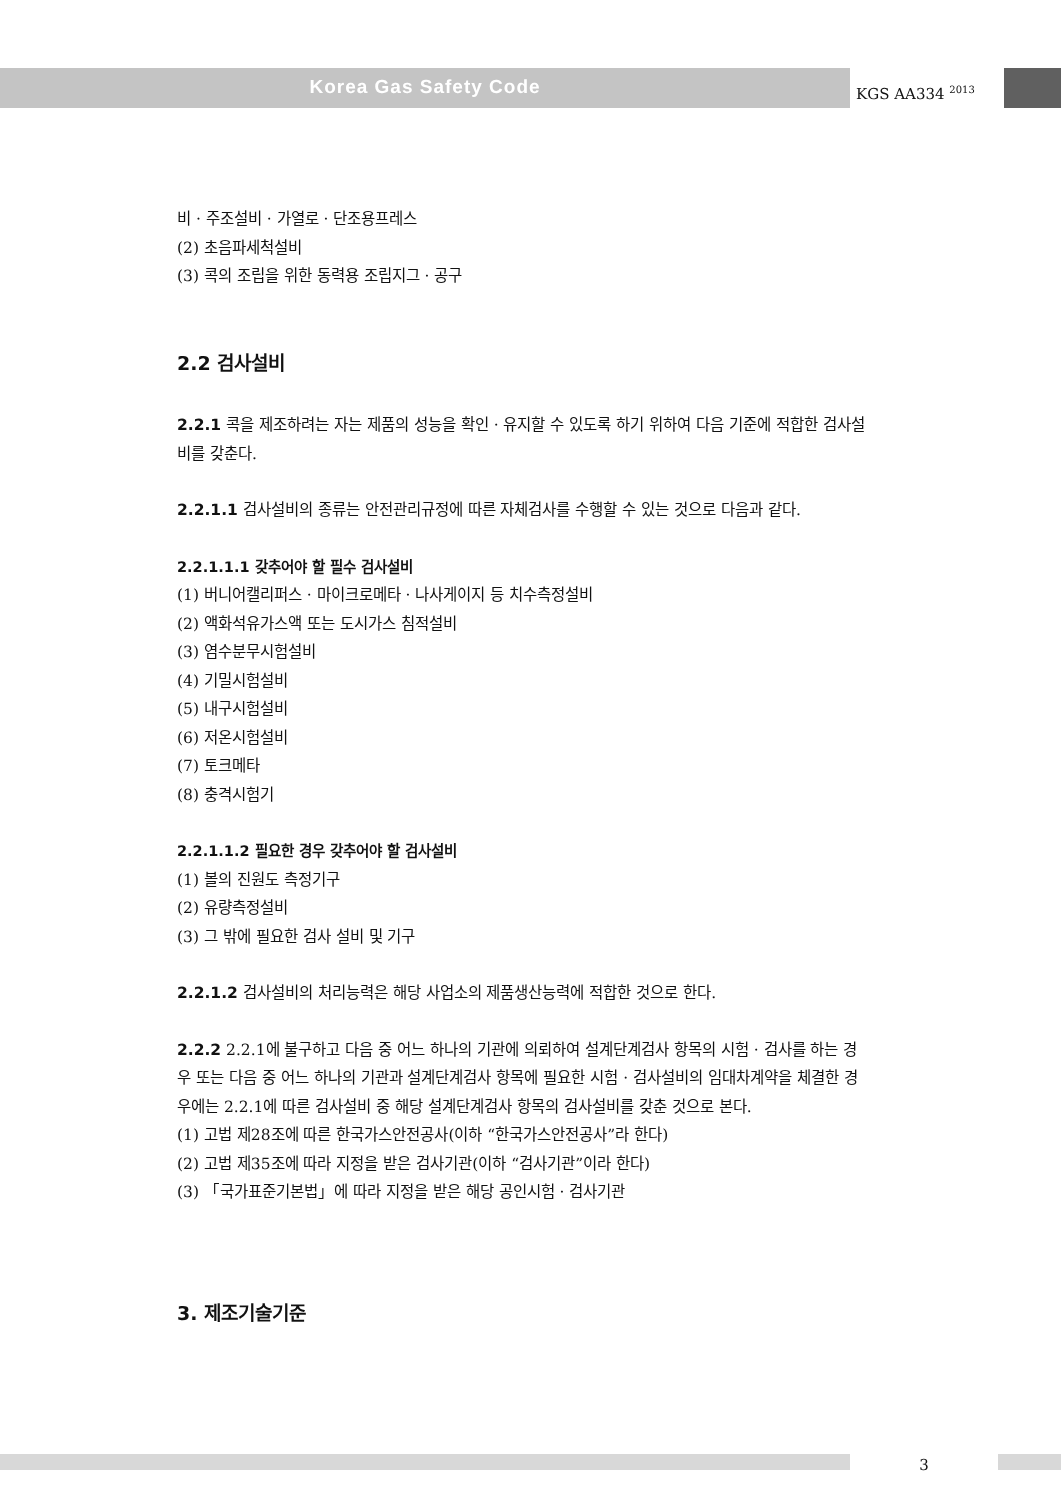Korea Gas Safety Code
KGS AA334 <sup>2013</sup>
비 · 주조설비 · 가열로 · 단조용프레스
(2) 초음파세척설비
(3) 콕의 조립을 위한 동력용 조립지그 · 공구
2.2 검사설비
2.2.1 콕을 제조하려는 자는 제품의 성능을 확인 · 유지할 수 있도록 하기 위하여 다음 기준에 적합한 검사설비를 갖춘다.
2.2.1.1 검사설비의 종류는 안전관리규정에 따른 자체검사를 수행할 수 있는 것으로 다음과 같다.
2.2.1.1.1 갖추어야 할 필수 검사설비
(1) 버니어캘리퍼스 · 마이크로메타 · 나사게이지 등 치수측정설비
(2) 액화석유가스액 또는 도시가스 침적설비
(3) 염수분무시험설비
(4) 기밀시험설비
(5) 내구시험설비
(6) 저온시험설비
(7) 토크메타
(8) 충격시험기
2.2.1.1.2 필요한 경우 갖추어야 할 검사설비
(1) 볼의 진원도 측정기구
(2) 유량측정설비
(3) 그 밖에 필요한 검사 설비 및 기구
2.2.1.2 검사설비의 처리능력은 해당 사업소의 제품생산능력에 적합한 것으로 한다.
2.2.2 2.2.1에 불구하고 다음 중 어느 하나의 기관에 의뢰하여 설계단계검사 항목의 시험 · 검사를 하는 경우 또는 다음 중 어느 하나의 기관과 설계단계검사 항목에 필요한 시험 · 검사설비의 임대차계약을 체결한 경우에는 2.2.1에 따른 검사설비 중 해당 설계단계검사 항목의 검사설비를 갖춘 것으로 본다.
(1) 고법 제28조에 따른 한국가스안전공사(이하 “한국가스안전공사”라 한다)
(2) 고법 제35조에 따라 지정을 받은 검사기관(이하 “검사기관”이라 한다)
(3) 「국가표준기본법」에 따라 지정을 받은 해당 공인시험 · 검사기관
3. 제조기술기준
3